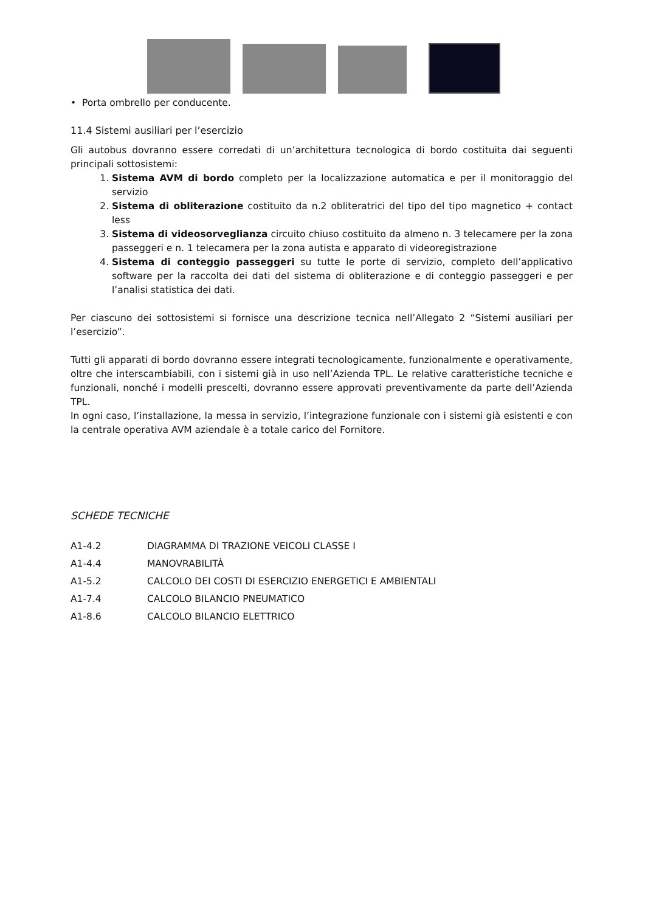• Porta ombrello per conducente.
11.4 Sistemi ausiliari per l’esercizio
Gli autobus dovranno essere corredati di un’architettura tecnologica di bordo costituita dai seguenti principali sottosistemi:
1. Sistema AVM di bordo completo per la localizzazione automatica e per il monitoraggio del servizio
2. Sistema di obliterazione costituito da n.2 obliteratrici del tipo del tipo magnetico + contact less
3. Sistema di videosorveglianza circuito chiuso costituito da almeno n. 3 telecamere per la zona passeggeri e n. 1 telecamera per la zona autista e apparato di videoregistrazione
4. Sistema di conteggio passeggeri su tutte le porte di servizio, completo dell’applicativo software per la raccolta dei dati del sistema di obliterazione e di conteggio passeggeri e per l’analisi statistica dei dati.
Per ciascuno dei sottosistemi si fornisce una descrizione tecnica nell’Allegato 2 “Sistemi ausiliari per l’esercizio”.
Tutti gli apparati di bordo dovranno essere integrati tecnologicamente, funzionalmente e operativamente, oltre che interscambiabili, con i sistemi già in uso nell’Azienda TPL. Le relative caratteristiche tecniche e funzionali, nonché i modelli prescelti, dovranno essere approvati preventivamente da parte dell’Azienda TPL.
In ogni caso, l’installazione, la messa in servizio, l’integrazione funzionale con i sistemi già esistenti e con la centrale operativa AVM aziendale è a totale carico del Fornitore.
SCHEDE TECNICHE
| A1-4.2 | DIAGRAMMA DI TRAZIONE VEICOLI CLASSE I |
| A1-4.4 | MANOVRABILITÀ |
| A1-5.2 | CALCOLO DEI COSTI DI ESERCIZIO ENERGETICI E AMBIENTALI |
| A1-7.4 | CALCOLO BILANCIO PNEUMATICO |
| A1-8.6 | CALCOLO BILANCIO ELETTRICO |